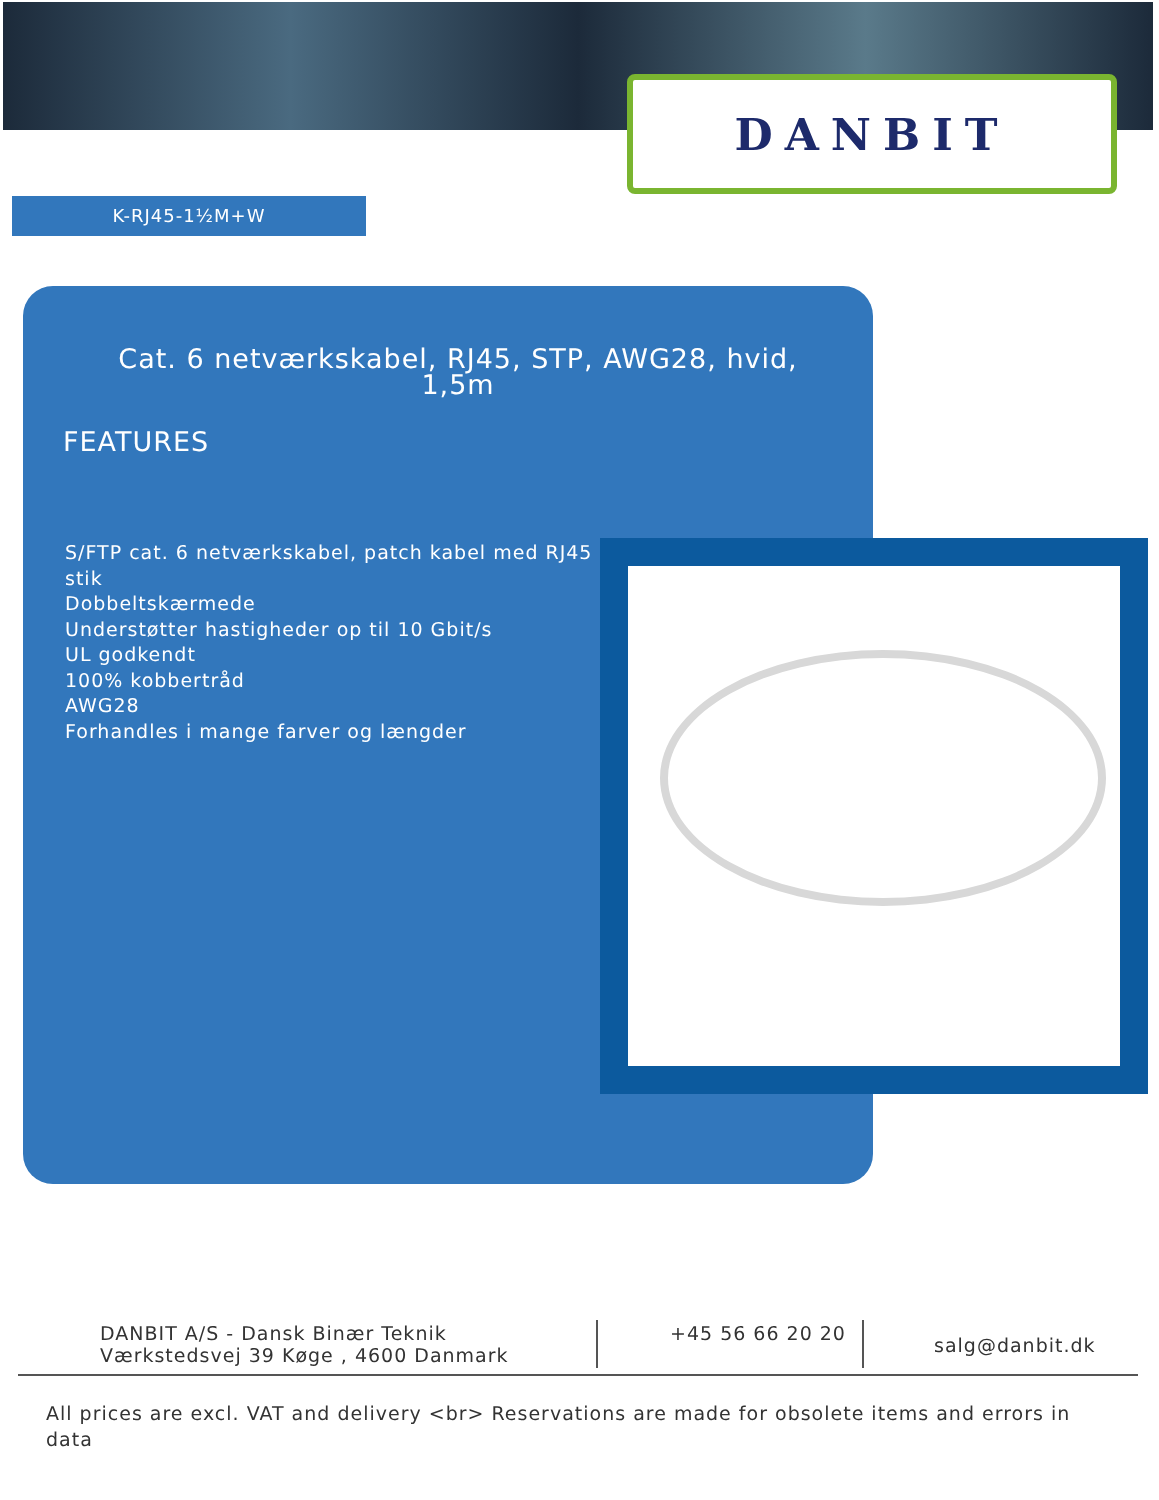DANBIT
K-RJ45-1½M+W
Cat. 6 netværkskabel, RJ45, STP, AWG28, hvid, 1,5m
FEATURES
S/FTP cat. 6 netværkskabel, patch kabel med RJ45 stik
Dobbeltskærmede
Understøtter hastigheder op til 10 Gbit/s
UL godkendt
100% kobbertråd
AWG28
Forhandles i mange farver og længder
DANBIT A/S - Dansk Binær Teknik
Værkstedsvej 39 Køge , 4600 Danmark
+45 56 66 20 20
salg@danbit.dk
All prices are excl. VAT and delivery <br> Reservations are made for obsolete items and errors in data